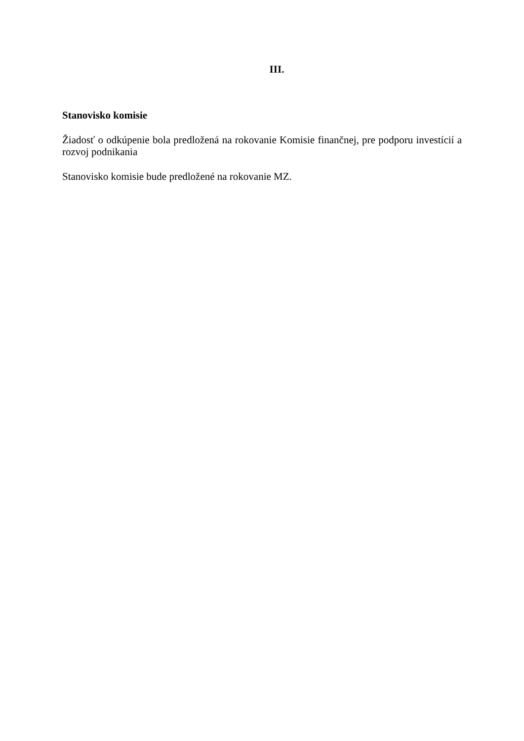III.
Stanovisko komisie
Žiadosť o odkúpenie bola predložená na rokovanie Komisie finančnej, pre podporu investícií a rozvoj podnikania
Stanovisko komisie bude predložené na rokovanie MZ.